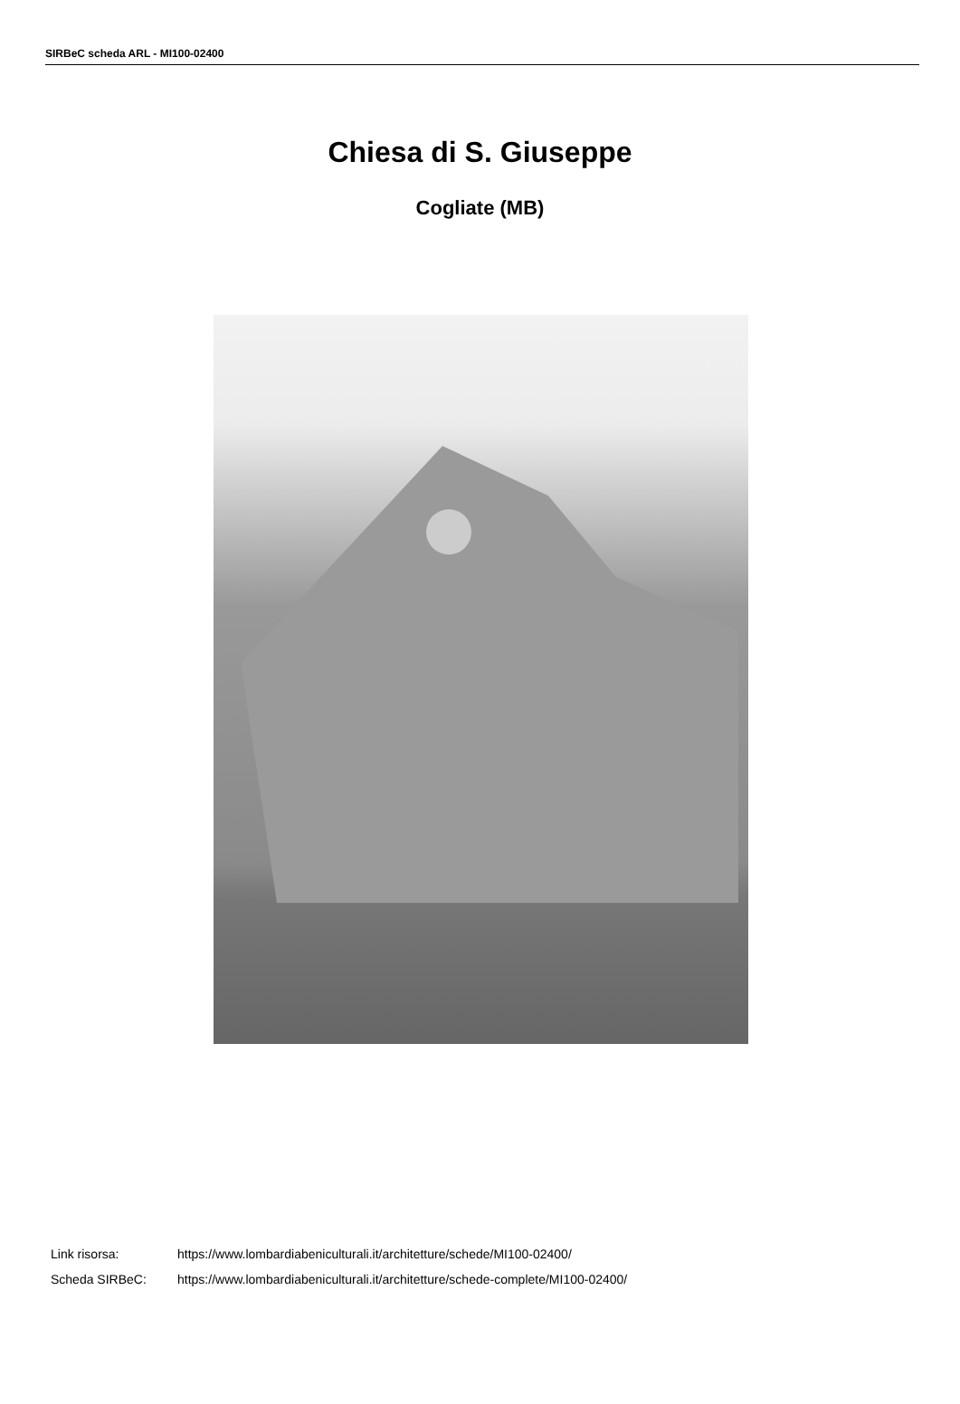SIRBeC scheda ARL - MI100-02400
Chiesa di S. Giuseppe
Cogliate (MB)
Link risorsa: https://www.lombardiabeniculturali.it/architetture/schede/MI100-02400/
Scheda SIRBeC: https://www.lombardiabeniculturali.it/architetture/schede-complete/MI100-02400/